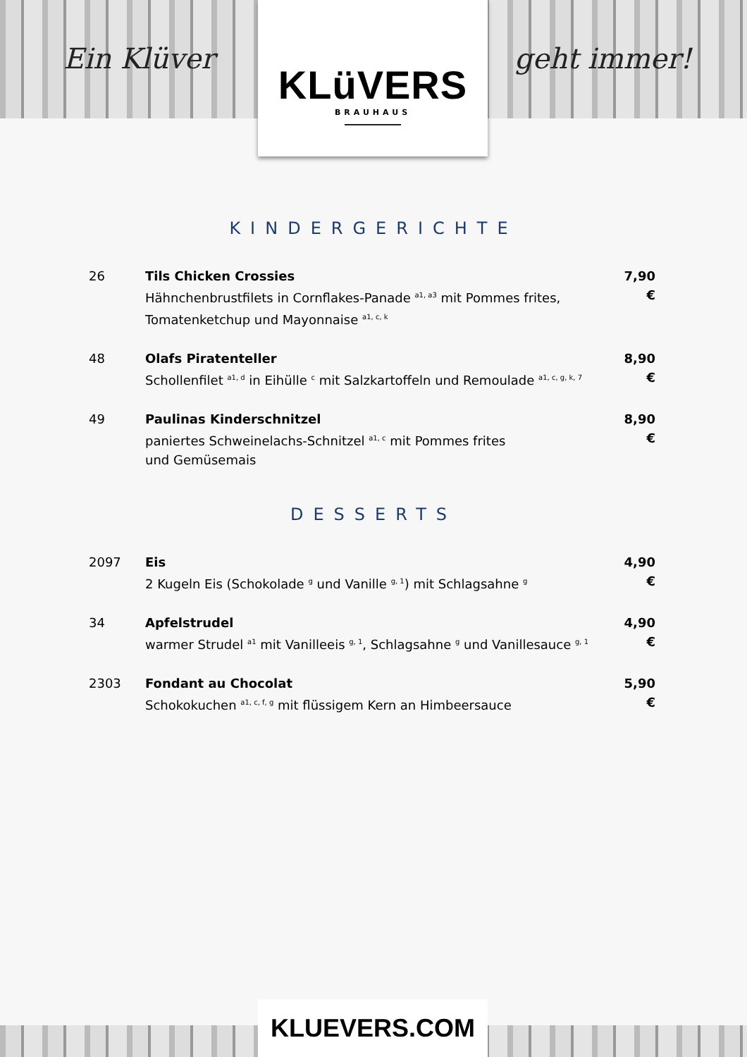Ein Klüver
KLüVERS
BRAUHAUS
geht immer!
KINDERGERICHTE
26 Tils Chicken Crossies
Hähnchenbrustfilets in Cornflakes-Panade <sup>a1, a3</sup> mit Pommes frites, Tomatenketchup und Mayonnaise <sup>a1, c, k</sup>
7,90 €
48 Olafs Piratenteller
Schollenfilet <sup>a1, d</sup> in Eihülle <sup>c</sup> mit Salzkartoffeln und Remoulade <sup>a1, c, g, k, 7</sup>
8,90 €
49 Paulinas Kinderschnitzel
paniertes Schweinelachs-Schnitzel <sup>a1, c</sup> mit Pommes frites
und Gemüsemais
8,90 €
DESSERTS
2097 Eis
2 Kugeln Eis (Schokolade <sup>g</sup> und Vanille <sup>g, 1</sup>) mit Schlagsahne <sup>g</sup>
4,90 €
34 Apfelstrudel
warmer Strudel <sup>a1</sup> mit Vanilleeis <sup>g, 1</sup>, Schlagsahne <sup>g</sup> und Vanillesauce <sup>g, 1</sup>
4,90 €
2303 Fondant au Chocolat
Schokokuchen <sup>a1, c, f, g</sup> mit flüssigem Kern an Himbeersauce
5,90 €
KLUEVERS.COM